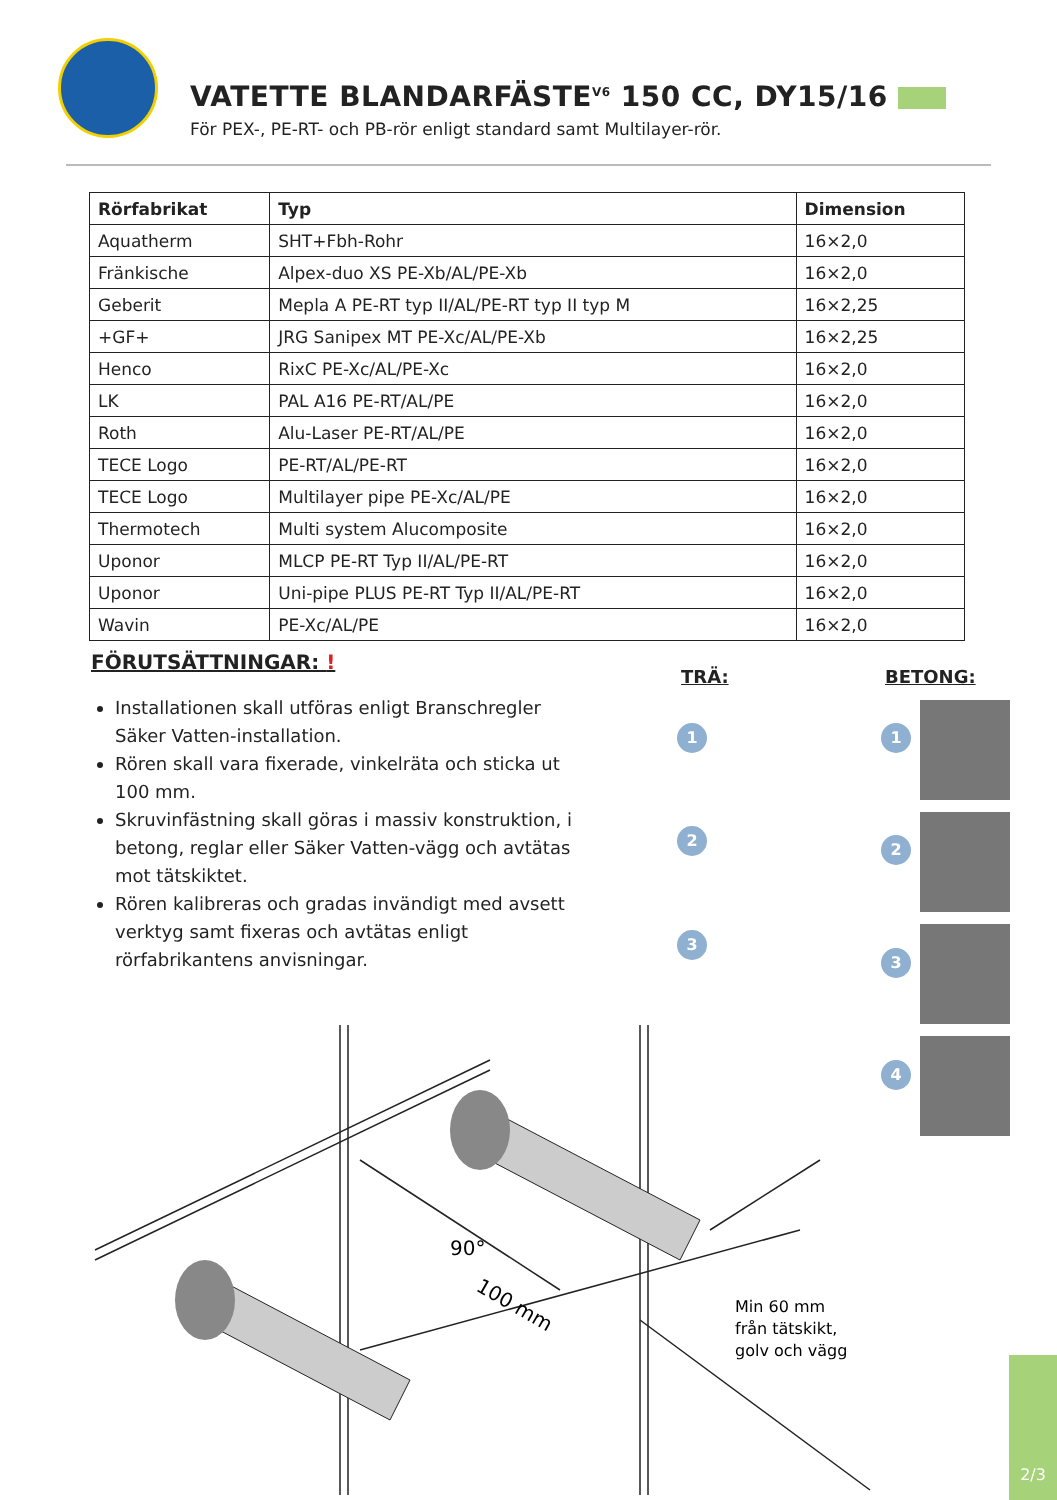VATETTE BLANDARFÄSTE<sup>V6</sup> 150 CC, DY15/16
För PEX-, PE-RT- och PB-rör enligt standard samt Multilayer-rör.
| Rörfabrikat | Typ | Dimension |
| --- | --- | --- |
| Aquatherm | SHT+Fbh-Rohr | 16×2,0 |
| Fränkische | Alpex-duo XS PE-Xb/AL/PE-Xb | 16×2,0 |
| Geberit | Mepla A PE-RT typ II/AL/PE-RT typ II typ M | 16×2,25 |
| +GF+ | JRG Sanipex MT PE-Xc/AL/PE-Xb | 16×2,25 |
| Henco | RixC PE-Xc/AL/PE-Xc | 16×2,0 |
| LK | PAL A16 PE-RT/AL/PE | 16×2,0 |
| Roth | Alu-Laser PE-RT/AL/PE | 16×2,0 |
| TECE Logo | PE-RT/AL/PE-RT | 16×2,0 |
| TECE Logo | Multilayer pipe PE-Xc/AL/PE | 16×2,0 |
| Thermotech | Multi system Alucomposite | 16×2,0 |
| Uponor | MLCP PE-RT Typ II/AL/PE-RT | 16×2,0 |
| Uponor | Uni-pipe PLUS PE-RT Typ II/AL/PE-RT | 16×2,0 |
| Wavin | PE-Xc/AL/PE | 16×2,0 |
FÖRUTSÄTTNINGAR: !
Installationen skall utföras enligt Branschregler Säker Vatten-installation.
Rören skall vara fixerade, vinkelräta och sticka ut 100 mm.
Skruvinfästning skall göras i massiv konstruktion, i betong, reglar eller Säker Vatten-vägg och avtätas mot tätskiktet.
Rören kalibreras och gradas invändigt med avsett verktyg samt fixeras och avtätas enligt rörfabrikantens anvisningar.
TRÄ: BETONG:
1
2
3
1
2
3
4
90°
100 mm
Min 60 mm
från tätskikt,
golv och vägg
2/3